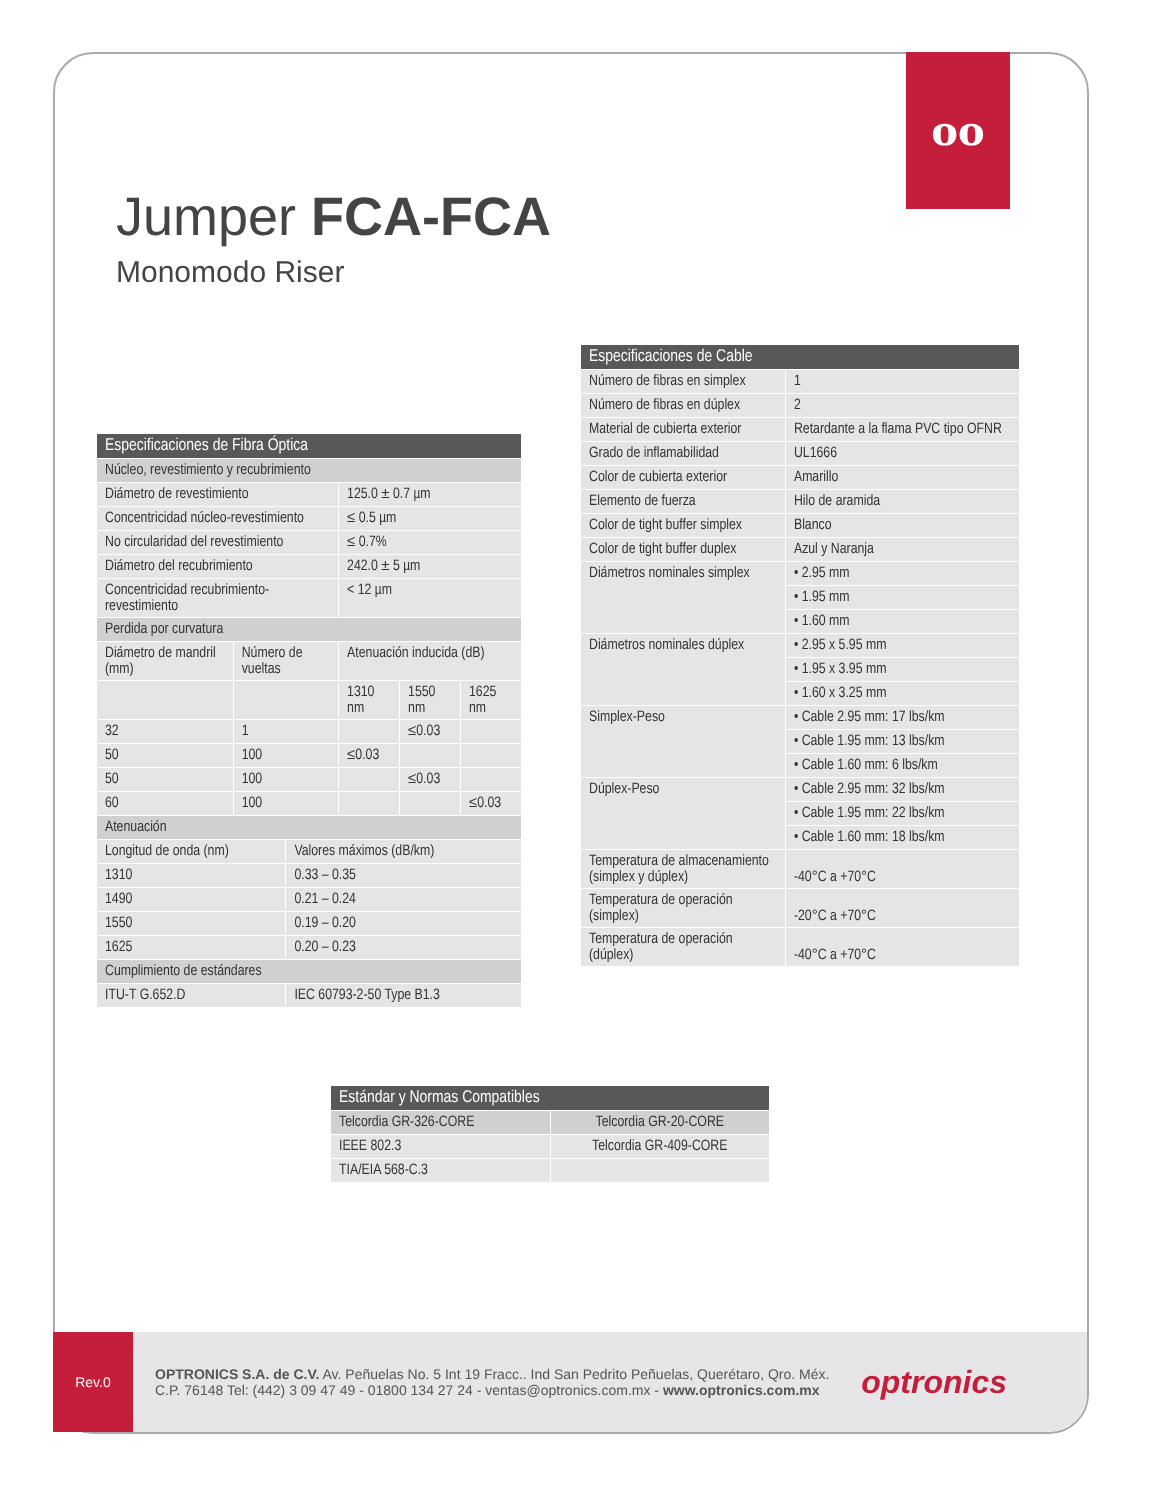oo
Jumper FCA-FCA
Monomodo Riser
| Especificaciones de Fibra Óptica | | | | | |
| --- | --- | --- | --- | --- | --- |
| Núcleo, revestimiento y recubrimiento | | | | | |
| Diámetro de revestimiento | | | 125.0 ± 0.7 µm | | |
| Concentricidad núcleo-revestimiento | | | ≤ 0.5 µm | | |
| No circularidad del revestimiento | | | ≤ 0.7% | | |
| Diámetro del recubrimiento | | | 242.0 ± 5 µm | | |
| Concentricidad recubrimiento-revestimiento | | | < 12 µm | | |
| Perdida por curvatura | | | | | |
| Diámetro de mandril (mm) | Número de vueltas | | Atenuación inducida (dB) | | |
| | | | 1310 nm | 1550 nm | 1625 nm |
| 32 | 1 | | | ≤0.03 | |
| 50 | 100 | | ≤0.03 | | |
| 50 | 100 | | | ≤0.03 | |
| 60 | 100 | | | | ≤0.03 |
| Atenuación | | | | | |
| Longitud de onda (nm) | | Valores máximos (dB/km) | | | |
| 1310 | | 0.33 – 0.35 | | | |
| 1490 | | 0.21 – 0.24 | | | |
| 1550 | | 0.19 – 0.20 | | | |
| 1625 | | 0.20 – 0.23 | | | |
| Cumplimiento de estándares | | | | | |
| ITU-T G.652.D | | IEC 60793-2-50 Type B1.3 | | | |
| Especificaciones de Cable | |
| --- | --- |
| Número de fibras en simplex | 1 |
| Número de fibras en dúplex | 2 |
| Material de cubierta exterior | Retardante a la flama PVC tipo OFNR |
| Grado de inflamabilidad | UL1666 |
| Color de cubierta exterior | Amarillo |
| Elemento de fuerza | Hilo de aramida |
| Color de tight buffer simplex | Blanco |
| Color de tight buffer duplex | Azul y Naranja |
| Diámetros nominales simplex | • 2.95 mm |
| | • 1.95 mm |
| | • 1.60 mm |
| Diámetros nominales dúplex | • 2.95 x 5.95 mm |
| | • 1.95 x 3.95 mm |
| | • 1.60 x 3.25 mm |
| Simplex-Peso | • Cable 2.95 mm: 17 lbs/km |
| | • Cable 1.95 mm: 13 lbs/km |
| | • Cable 1.60 mm: 6 lbs/km |
| Dúplex-Peso | • Cable 2.95 mm: 32 lbs/km |
| | • Cable 1.95 mm: 22 lbs/km |
| | • Cable 1.60 mm: 18 lbs/km |
| Temperatura de almacenamiento (simplex y dúplex) | -40°C a +70°C |
| Temperatura de operación (simplex) | -20°C a +70°C |
| Temperatura de operación (dúplex) | -40°C a +70°C |
| Estándar y Normas Compatibles | |
| --- | --- |
| Telcordia GR-326-CORE | Telcordia GR-20-CORE |
| IEEE 802.3 | Telcordia GR-409-CORE |
| TIA/EIA 568-C.3 | |
Rev.0
OPTRONICS S.A. de C.V. Av. Peñuelas No. 5 Int 19 Fracc.. Ind San Pedrito Peñuelas, Querétaro, Qro. Méx.
C.P. 76148 Tel: (442) 3 09 47 49 - 01800 134 27 24 - ventas@optronics.com.mx - www.optronics.com.mx
optronics